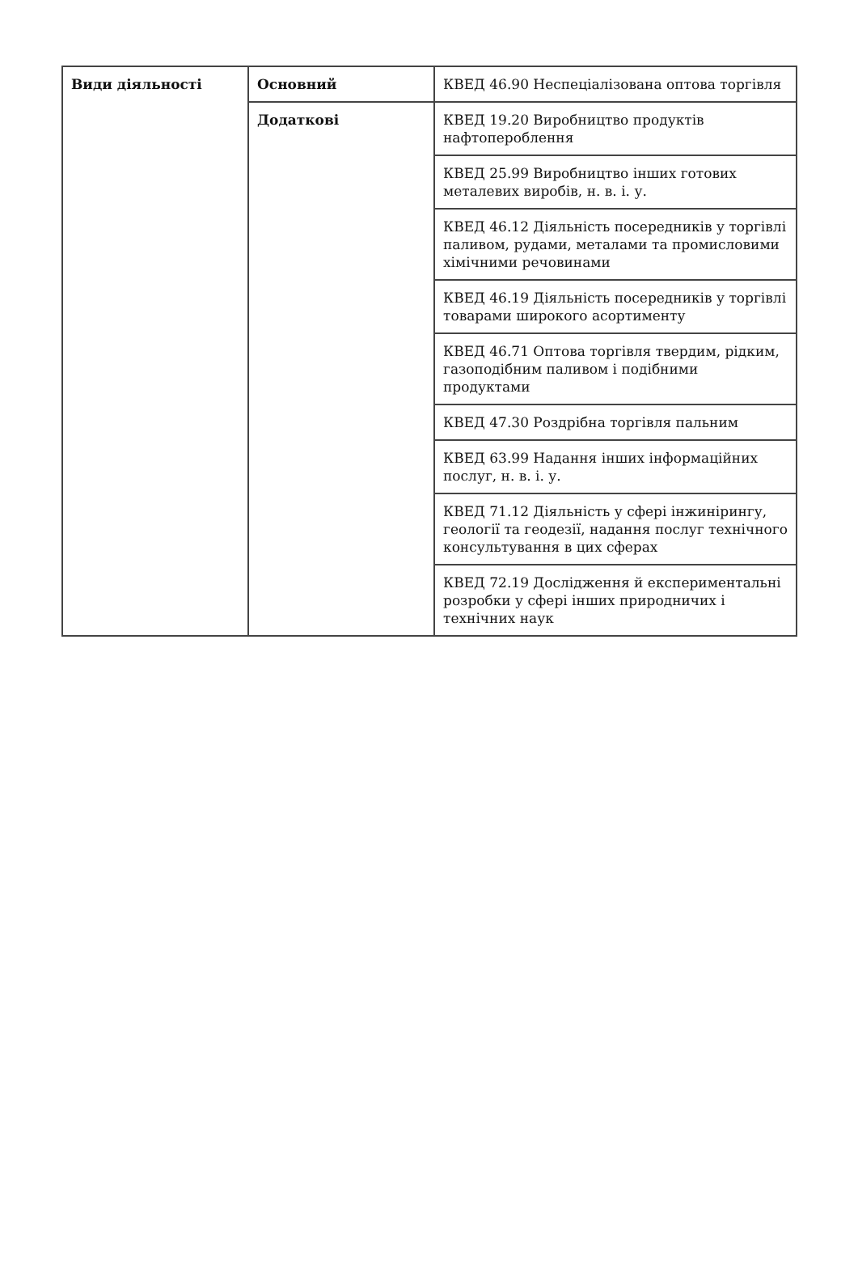| Види діяльності | Основний | КВЕД 46.90 Неспеціалізована оптова торгівля |
| | Додаткові | КВЕД 19.20 Виробництво продуктів нафтопероблення |
| | | КВЕД 25.99 Виробництво інших готових металевих виробів, н. в. і. у. |
| | | КВЕД 46.12 Діяльність посередників у торгівлі паливом, рудами, металами та промисловими хімічними речовинами |
| | | КВЕД 46.19 Діяльність посередників у торгівлі товарами широкого асортименту |
| | | КВЕД 46.71 Оптова торгівля твердим, рідким, газоподібним паливом і подібними продуктами |
| | | КВЕД 47.30 Роздрібна торгівля пальним |
| | | КВЕД 63.99 Надання інших інформаційних послуг, н. в. і. у. |
| | | КВЕД 71.12 Діяльність у сфері інжинірингу, геології та геодезії, надання послуг технічного консультування в цих сферах |
| | | КВЕД 72.19 Дослідження й експериментальні розробки у сфері інших природничих і технічних наук |